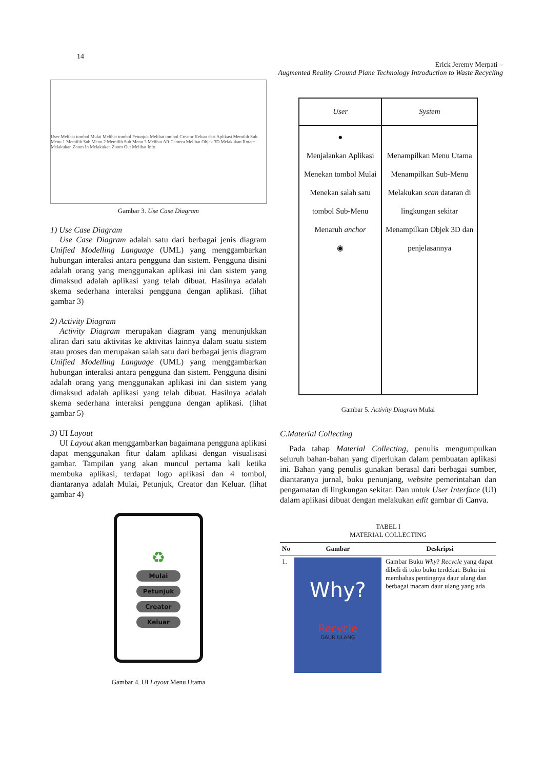14
Erick Jeremy Merpati –
Augmented Reality Ground Plane Technology Introduction to Waste Recycling
User Melihat tombol Mulai Melihat tombol Petunjuk Melihat tombol Creator Keluar dari Aplikasi Memilih Sub Menu 1 Memilih Sub Menu 2 Memilih Sub Menu 3 Melihat AR Camera Melihat Objek 3D Melakukan Rotate Melakukan Zoom In Melakukan Zoom Out Melihat Info
Gambar 3. Use Case Diagram
1) Use Case Diagram
Use Case Diagram adalah satu dari berbagai jenis diagram Unified Modelling Language (UML) yang menggambarkan hubungan interaksi antara pengguna dan sistem. Pengguna disini adalah orang yang menggunakan aplikasi ini dan sistem yang dimaksud adalah aplikasi yang telah dibuat. Hasilnya adalah skema sederhana interaksi pengguna dengan aplikasi. (lihat gambar 3)
2) Activity Diagram
Activity Diagram merupakan diagram yang menunjukkan aliran dari satu aktivitas ke aktivitas lainnya dalam suatu sistem atau proses dan merupakan salah satu dari berbagai jenis diagram Unified Modelling Language (UML) yang menggambarkan hubungan interaksi antara pengguna dan sistem. Pengguna disini adalah orang yang menggunakan aplikasi ini dan sistem yang dimaksud adalah aplikasi yang telah dibuat. Hasilnya adalah skema sederhana interaksi pengguna dengan aplikasi. (lihat gambar 5)
3) UI Layout
UI Layout akan menggambarkan bagaimana pengguna aplikasi dapat menggunakan fitur dalam aplikasi dengan visualisasi gambar. Tampilan yang akan muncul pertama kali ketika membuka aplikasi, terdapat logo aplikasi dan 4 tombol, diantaranya adalah Mulai, Petunjuk, Creator dan Keluar. (lihat gambar 4)
♻
Mulai
Petunjuk
Creator
Keluar
Gambar 4. UI Layout Menu Utama
| User | System |
| --- | --- |
| ● Menjalankan Aplikasi Menekan tombol Mulai Menekan salah satu tombol Sub-Menu Menaruh anchor ◉ | Menampilkan Menu Utama Menampilkan Sub-Menu Melakukan scan dataran di lingkungan sekitar Menampilkan Objek 3D dan penjelasannya |
Gambar 5. Activity Diagram Mulai
C.Material Collecting
Pada tahap Material Collecting, penulis mengumpulkan seluruh bahan-bahan yang diperlukan dalam pembuatan aplikasi ini. Bahan yang penulis gunakan berasal dari berbagai sumber, diantaranya jurnal, buku penunjang, website pemerintahan dan pengamatan di lingkungan sekitar. Dan untuk User Interface (UI) dalam aplikasi dibuat dengan melakukan edit gambar di Canva.
TABEL I
MATERIAL COLLECTING
| No | Gambar | Deskripsi |
| --- | --- | --- |
| 1. | Why? Recycle DAUR ULANG | Gambar Buku Why ? Recycle yang dapat dibeli di toko buku terdekat. Buku ini membahas pentingnya daur ulang dan berbagai macam daur ulang yang ada |